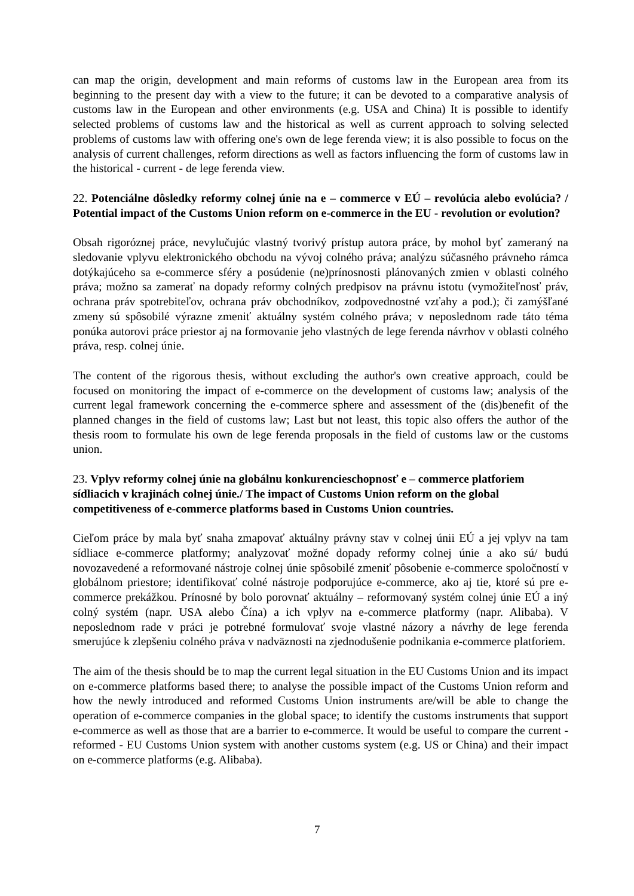can map the origin, development and main reforms of customs law in the European area from its beginning to the present day with a view to the future; it can be devoted to a comparative analysis of customs law in the European and other environments (e.g. USA and China) It is possible to identify selected problems of customs law and the historical as well as current approach to solving selected problems of customs law with offering one's own de lege ferenda view; it is also possible to focus on the analysis of current challenges, reform directions as well as factors influencing the form of customs law in the historical - current - de lege ferenda view.
22. Potenciálne dôsledky reformy colnej únie na e – commerce v EÚ – revolúcia alebo evolúcia? / Potential impact of the Customs Union reform on e-commerce in the EU - revolution or evolution?
Obsah rigoróznej práce, nevylučujúc vlastný tvorivý prístup autora práce, by mohol byť zameraný na sledovanie vplyvu elektronického obchodu na vývoj colného práva; analýzu súčasného právneho rámca dotýkajúceho sa e-commerce sféry a posúdenie (ne)prínosnosti plánovaných zmien v oblasti colného práva; možno sa zamerať na dopady reformy colných predpisov na právnu istotu (vymožiteľnosť práv, ochrana práv spotrebiteľov, ochrana práv obchodníkov, zodpovednostné vzťahy a pod.); či zamýšľané zmeny sú spôsobilé výrazne zmeniť aktuálny systém colného práva; v neposlednom rade táto téma ponúka autorovi práce priestor aj na formovanie jeho vlastných de lege ferenda návrhov v oblasti colného práva, resp. colnej únie.
The content of the rigorous thesis, without excluding the author's own creative approach, could be focused on monitoring the impact of e-commerce on the development of customs law; analysis of the current legal framework concerning the e-commerce sphere and assessment of the (dis)benefit of the planned changes in the field of customs law; Last but not least, this topic also offers the author of the thesis room to formulate his own de lege ferenda proposals in the field of customs law or the customs union.
23. Vplyv reformy colnej únie na globálnu konkurencieschopnosť e – commerce platforiem sídliacich v krajinách colnej únie./ The impact of Customs Union reform on the global competitiveness of e-commerce platforms based in Customs Union countries.
Cieľom práce by mala byť snaha zmapovať aktuálny právny stav v colnej únii EÚ a jej vplyv na tam sídliace e-commerce platformy; analyzovať možné dopady reformy colnej únie a ako sú/ budú novozavedené a reformované nástroje colnej únie spôsobilé zmeniť pôsobenie e-commerce spoločností v globálnom priestore; identifikovať colné nástroje podporujúce e-commerce, ako aj tie, ktoré sú pre e-commerce prekážkou. Prínosné by bolo porovnať aktuálny – reformovaný systém colnej únie EÚ a iný colný systém (napr. USA alebo Čína) a ich vplyv na e-commerce platformy (napr. Alibaba). V neposlednom rade v práci je potrebné formulovať svoje vlastné názory a návrhy de lege ferenda smerujúce k zlepšeniu colného práva v nadväznosti na zjednodušenie podnikania e-commerce platforiem.
The aim of the thesis should be to map the current legal situation in the EU Customs Union and its impact on e-commerce platforms based there; to analyse the possible impact of the Customs Union reform and how the newly introduced and reformed Customs Union instruments are/will be able to change the operation of e-commerce companies in the global space; to identify the customs instruments that support e-commerce as well as those that are a barrier to e-commerce. It would be useful to compare the current - reformed - EU Customs Union system with another customs system (e.g. US or China) and their impact on e-commerce platforms (e.g. Alibaba).
7